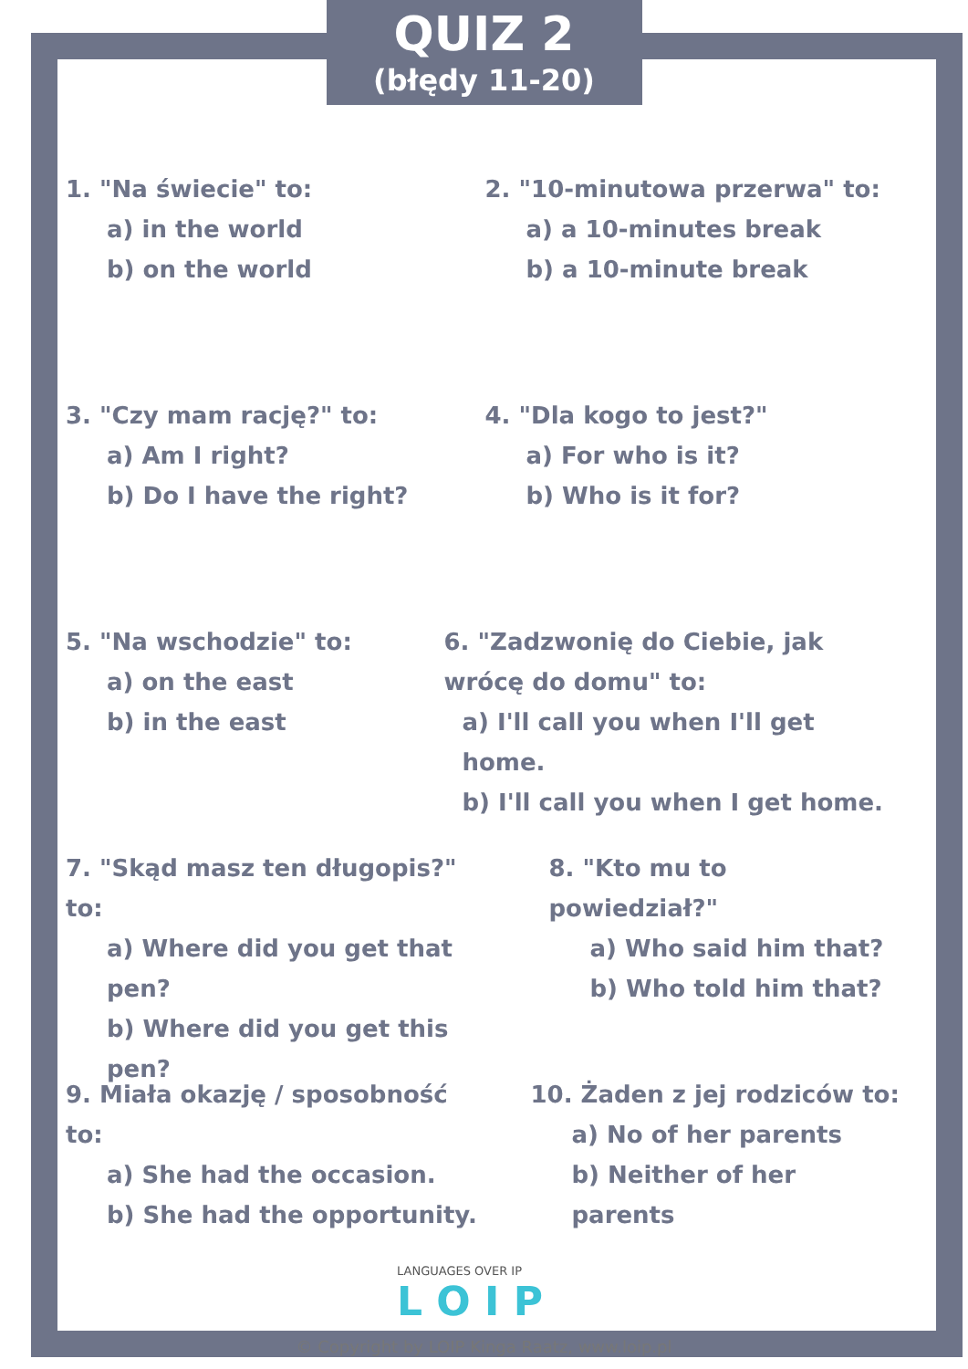QUIZ 2
(błędy 11-20)
1. "Na świecie" to:
a) in the world
b) on the world
2. "10-minutowa przerwa" to:
a) a 10-minutes break
b) a 10-minute break
3. "Czy mam rację?" to:
a) Am I right?
b) Do I have the right?
4. "Dla kogo to jest?"
a) For who is it?
b) Who is it for?
5. "Na wschodzie" to:
a) on the east
b) in the east
6. "Zadzwonię do Ciebie, jak wrócę do domu" to:
a) I'll call you when I'll get home.
b) I'll call you when I get home.
7. "Skąd masz ten długopis?" to:
a) Where did you get that pen?
b) Where did you get this pen?
8. "Kto mu to powiedział?"
a) Who said him that?
b) Who told him that?
9. Miała okazję / sposobność to:
a) She had the occasion.
b) She had the opportunity.
10. Żaden z jej rodziców to:
a) No of her parents
b) Neither of her parents
LANGUAGES OVER IP
L O I P
© Copyright by LOIP Kinga Raatz, www.loip.pl